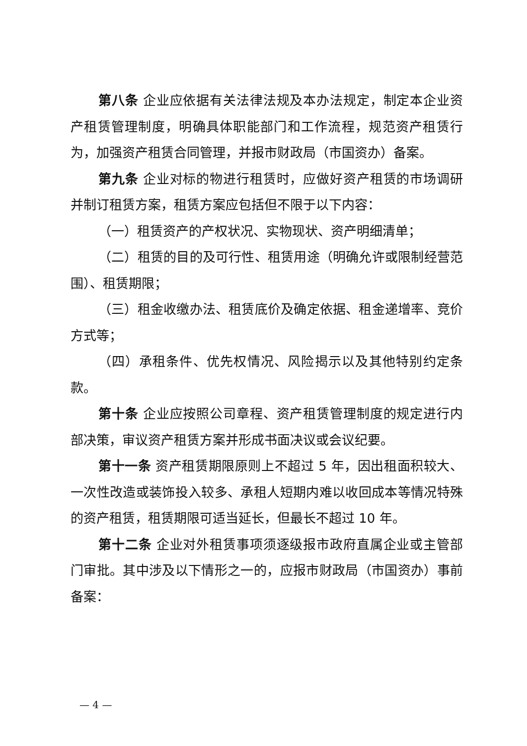第八条 企业应依据有关法律法规及本办法规定，制定本企业资产租赁管理制度，明确具体职能部门和工作流程，规范资产租赁行为，加强资产租赁合同管理，并报市财政局（市国资办）备案。
第九条 企业对标的物进行租赁时，应做好资产租赁的市场调研并制订租赁方案，租赁方案应包括但不限于以下内容：
（一）租赁资产的产权状况、实物现状、资产明细清单；
（二）租赁的目的及可行性、租赁用途（明确允许或限制经营范围）、租赁期限；
（三）租金收缴办法、租赁底价及确定依据、租金递增率、竞价方式等；
（四）承租条件、优先权情况、风险揭示以及其他特别约定条款。
第十条 企业应按照公司章程、资产租赁管理制度的规定进行内部决策，审议资产租赁方案并形成书面决议或会议纪要。
第十一条 资产租赁期限原则上不超过 5 年，因出租面积较大、一次性改造或装饰投入较多、承租人短期内难以收回成本等情况特殊的资产租赁，租赁期限可适当延长，但最长不超过 10 年。
第十二条 企业对外租赁事项须逐级报市政府直属企业或主管部门审批。其中涉及以下情形之一的，应报市财政局（市国资办）事前备案：
— 4 —